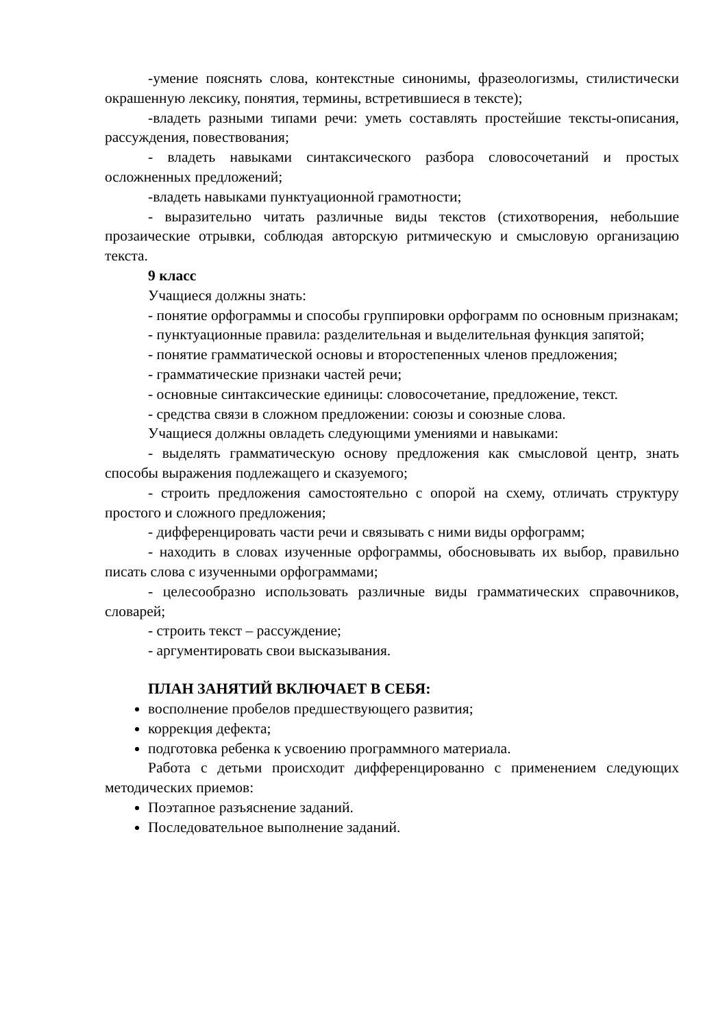-умение пояснять слова, контекстные синонимы, фразеологизмы, стилистически окрашенную лексику, понятия, термины, встретившиеся в тексте);
-владеть разными типами речи: уметь составлять простейшие тексты-описания, рассуждения, повествования;
- владеть навыками синтаксического разбора словосочетаний и простых осложненных предложений;
-владеть навыками пунктуационной грамотности;
- выразительно читать различные виды текстов (стихотворения, небольшие прозаические отрывки, соблюдая авторскую ритмическую и смысловую организацию текста.
9 класс
Учащиеся должны знать:
- понятие орфограммы и способы группировки орфограмм по основным признакам;
- пунктуационные правила: разделительная и выделительная функция запятой;
- понятие грамматической основы и второстепенных членов предложения;
- грамматические признаки частей речи;
- основные синтаксические единицы: словосочетание, предложение, текст.
- средства связи в сложном предложении: союзы и союзные слова.
Учащиеся должны овладеть следующими умениями и навыками:
- выделять грамматическую основу предложения как смысловой центр, знать способы выражения подлежащего и сказуемого;
- строить предложения самостоятельно с опорой на схему, отличать структуру простого и сложного предложения;
- дифференцировать части речи и связывать с ними виды орфограмм;
- находить в словах изученные орфограммы, обосновывать их выбор, правильно писать слова с изученными орфограммами;
- целесообразно использовать различные виды грамматических справочников, словарей;
- строить текст – рассуждение;
- аргументировать свои высказывания.
ПЛАН ЗАНЯТИЙ ВКЛЮЧАЕТ В СЕБЯ:
восполнение пробелов предшествующего развития;
коррекция дефекта;
подготовка ребенка к усвоению программного материала.
Работа с детьми происходит дифференцированно с применением следующих методических приемов:
Поэтапное разъяснение заданий.
Последовательное выполнение заданий.